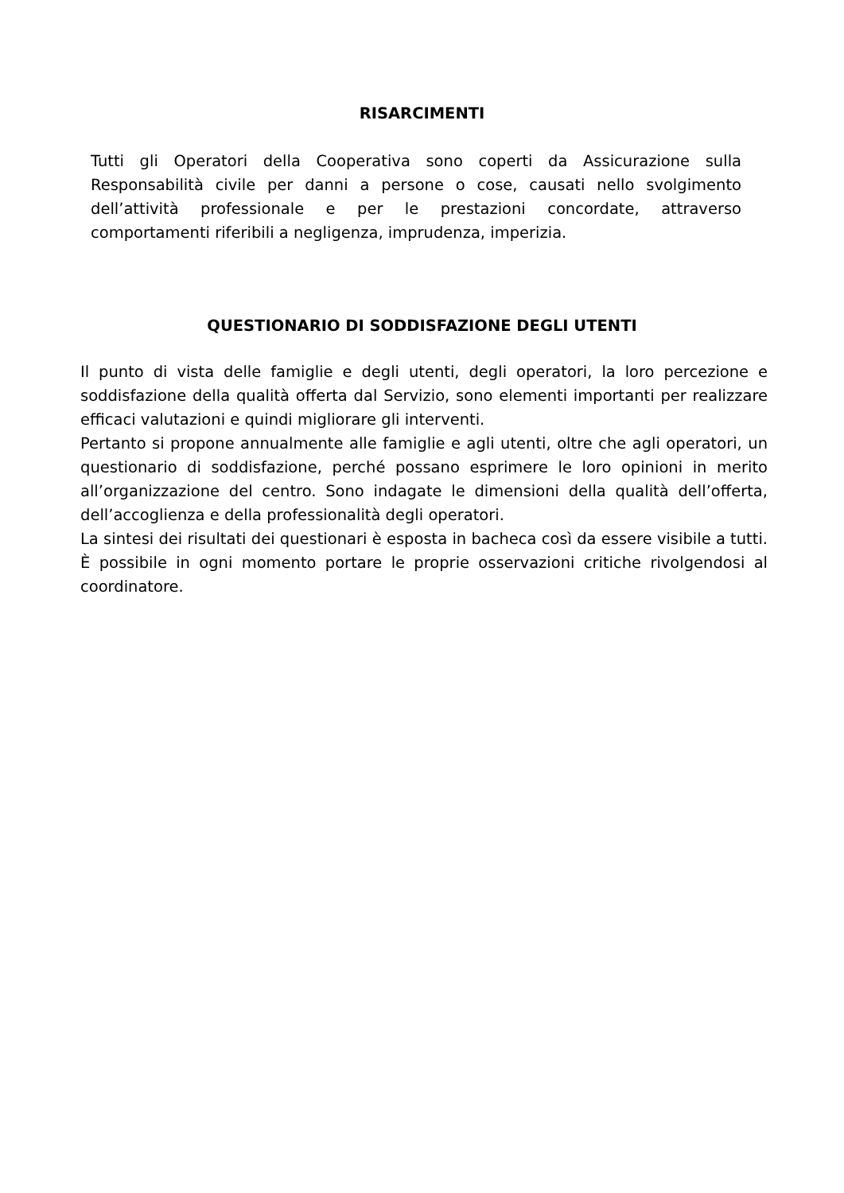RISARCIMENTI
Tutti gli Operatori della Cooperativa sono coperti da Assicurazione sulla Responsabilità civile per danni a persone o cose, causati nello svolgimento dell’attività professionale e per le prestazioni concordate, attraverso comportamenti riferibili a negligenza, imprudenza, imperizia.
QUESTIONARIO DI SODDISFAZIONE DEGLI UTENTI
Il punto di vista delle famiglie e degli utenti, degli operatori, la loro percezione e soddisfazione della qualità offerta dal Servizio, sono elementi importanti per realizzare efficaci valutazioni e quindi migliorare gli interventi.
Pertanto si propone annualmente alle famiglie e agli utenti, oltre che agli operatori, un questionario di soddisfazione, perché possano esprimere le loro opinioni in merito all’organizzazione del centro. Sono indagate le dimensioni della qualità dell’offerta, dell’accoglienza e della professionalità degli operatori.
La sintesi dei risultati dei questionari è esposta in bacheca così da essere visibile a tutti. È possibile in ogni momento portare le proprie osservazioni critiche rivolgendosi al coordinatore.